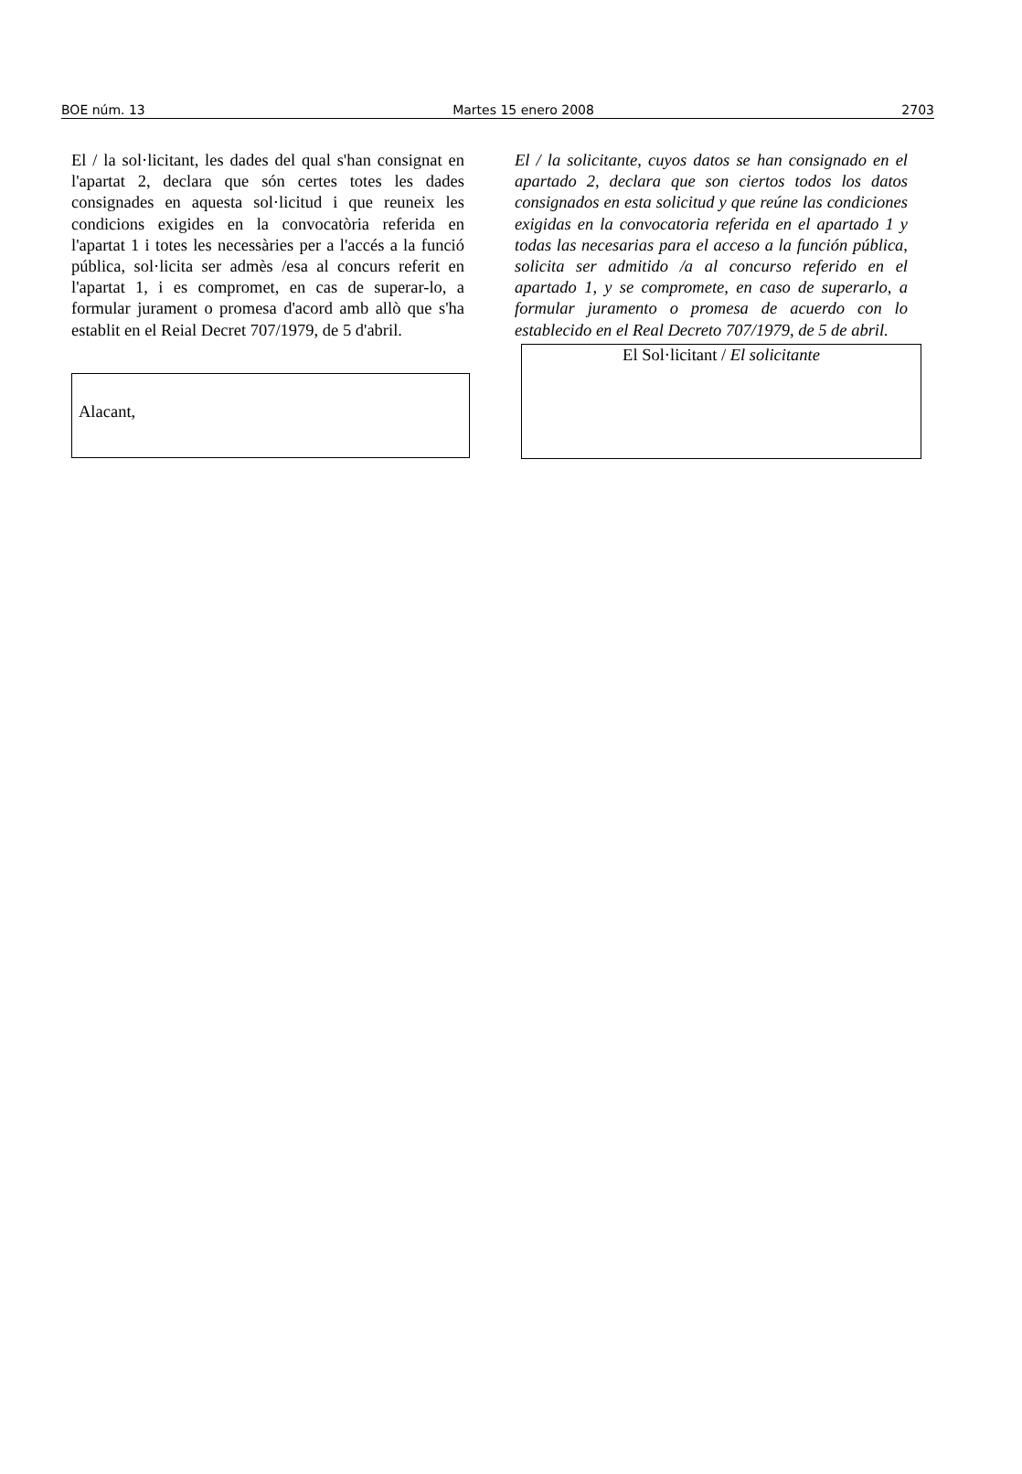BOE núm. 13 Martes 15 enero 2008 2703
El / la sol·licitant, les dades del qual s'han consignat en l'apartat 2, declara que són certes totes les dades consignades en aquesta sol·licitud i que reuneix les condicions exigides en la convocatòria referida en l'apartat 1 i totes les necessàries per a l'accés a la funció pública, sol·licita ser admès /esa al concurs referit en l'apartat 1, i es compromet, en cas de superar-lo, a formular jurament o promesa d'acord amb allò que s'ha establit en el Reial Decret 707/1979, de 5 d'abril.
Alacant,
El / la solicitante, cuyos datos se han consignado en el apartado 2, declara que son ciertos todos los datos consignados en esta solicitud y que reúne las condiciones exigidas en la convocatoria referida en el apartado 1 y todas las necesarias para el acceso a la función pública, solicita ser admitido /a al concurso referido en el apartado 1, y se compromete, en caso de superarlo, a formular juramento o promesa de acuerdo con lo establecido en el Real Decreto 707/1979, de 5 de abril.
El Sol·licitant / El solicitante